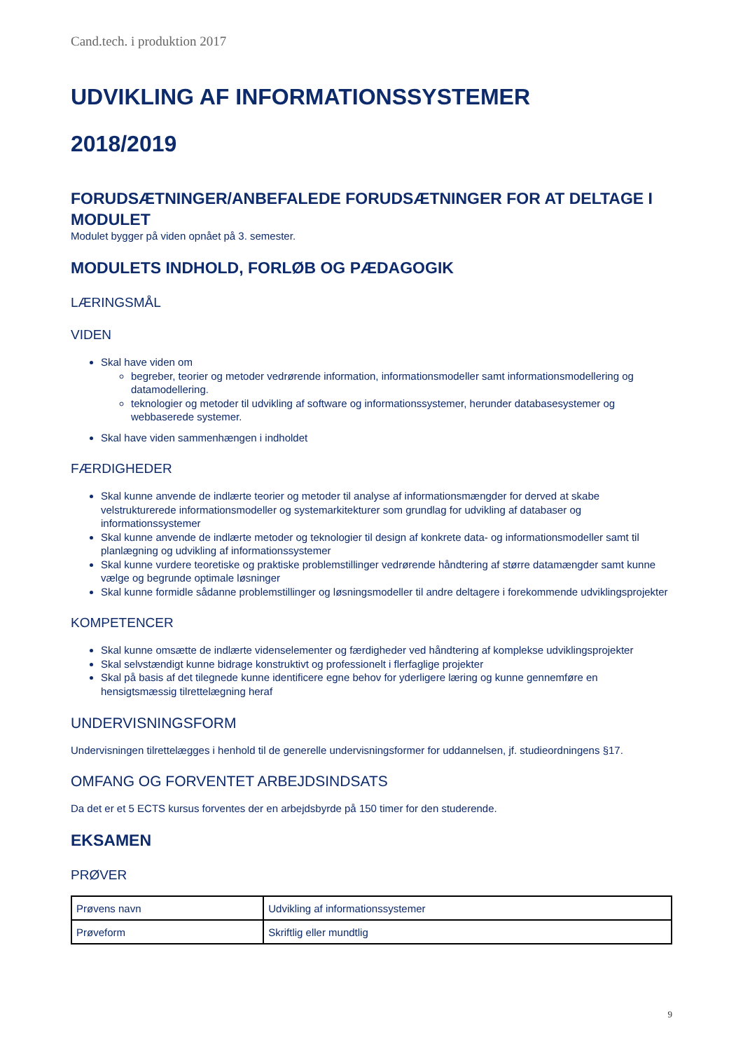Cand.tech. i produktion 2017
UDVIKLING AF INFORMATIONSSYSTEMER
2018/2019
FORUDSÆTNINGER/ANBEFALEDE FORUDSÆTNINGER FOR AT DELTAGE I MODULET
Modulet bygger på viden opnået på 3. semester.
MODULETS INDHOLD, FORLØB OG PÆDAGOGIK
LÆRINGSMÅL
VIDEN
Skal have viden om
begreber, teorier og metoder vedrørende information, informationsmodeller samt informationsmodellering og datamodellering.
teknologier og metoder til udvikling af software og informationssystemer, herunder databasesystemer og webbaserede systemer.
Skal have viden sammenhængen i indholdet
FÆRDIGHEDER
Skal kunne anvende de indlærte teorier og metoder til analyse af informationsmængder for derved at skabe velstrukturerede informationsmodeller og systemarkitekturer som grundlag for udvikling af databaser og informationssystemer
Skal kunne anvende de indlærte metoder og teknologier til design af konkrete data- og informationsmodeller samt til planlægning og udvikling af informationssystemer
Skal kunne vurdere teoretiske og praktiske problemstillinger vedrørende håndtering af større datamængder samt kunne vælge og begrunde optimale løsninger
Skal kunne formidle sådanne problemstillinger og løsningsmodeller til andre deltagere i forekommende udviklingsprojekter
KOMPETENCER
Skal kunne omsætte de indlærte videnselementer og færdigheder ved håndtering af komplekse udviklingsprojekter
Skal selvstændigt kunne bidrage konstruktivt og professionelt i flerfaglige projekter
Skal på basis af det tilegnede kunne identificere egne behov for yderligere læring og kunne gennemføre en hensigtsmæssig tilrettelægning heraf
UNDERVISNINGSFORM
Undervisningen tilrettelægges i henhold til de generelle undervisningsformer for uddannelsen, jf. studieordningens §17.
OMFANG OG FORVENTET ARBEJDSINDSATS
Da det er et 5 ECTS kursus forventes der en arbejdsbyrde på 150 timer for den studerende.
EKSAMEN
PRØVER
| Prøvens navn | Udvikling af informationssystemer |
| Prøveform | Skriftlig eller mundtlig |
9